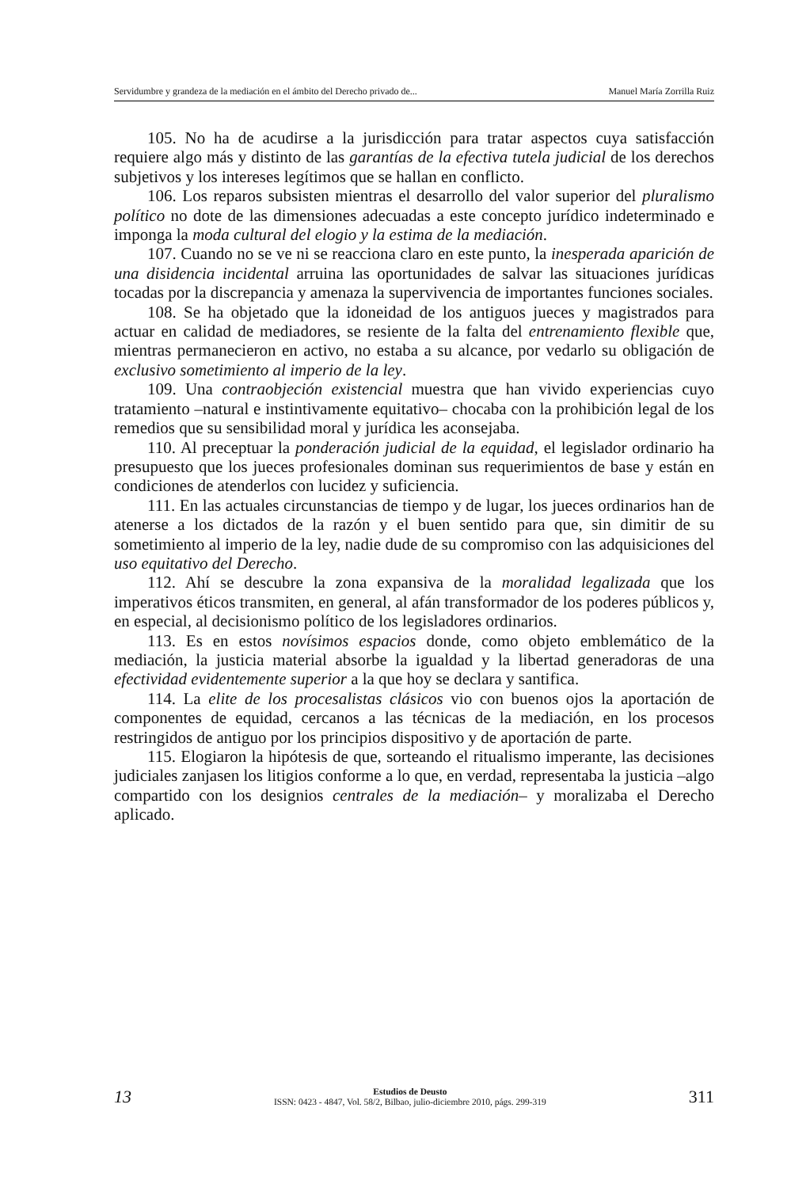Servidumbre y grandeza de la mediación en el ámbito del Derecho privado de... Manuel María Zorrilla Ruiz
105. No ha de acudirse a la jurisdicción para tratar aspectos cuya satisfacción requiere algo más y distinto de las garantías de la efectiva tutela judicial de los derechos subjetivos y los intereses legítimos que se hallan en conflicto.
106. Los reparos subsisten mientras el desarrollo del valor superior del pluralismo político no dote de las dimensiones adecuadas a este concepto jurídico indeterminado e imponga la moda cultural del elogio y la estima de la mediación.
107. Cuando no se ve ni se reacciona claro en este punto, la inesperada aparición de una disidencia incidental arruina las oportunidades de salvar las situaciones jurídicas tocadas por la discrepancia y amenaza la supervivencia de importantes funciones sociales.
108. Se ha objetado que la idoneidad de los antiguos jueces y magistrados para actuar en calidad de mediadores, se resiente de la falta del entrenamiento flexible que, mientras permanecieron en activo, no estaba a su alcance, por vedarlo su obligación de exclusivo sometimiento al imperio de la ley.
109. Una contraobjeción existencial muestra que han vivido experiencias cuyo tratamiento –natural e instintivamente equitativo– chocaba con la prohibición legal de los remedios que su sensibilidad moral y jurídica les aconsejaba.
110. Al preceptuar la ponderación judicial de la equidad, el legislador ordinario ha presupuesto que los jueces profesionales dominan sus requerimientos de base y están en condiciones de atenderlos con lucidez y suficiencia.
111. En las actuales circunstancias de tiempo y de lugar, los jueces ordinarios han de atenerse a los dictados de la razón y el buen sentido para que, sin dimitir de su sometimiento al imperio de la ley, nadie dude de su compromiso con las adquisiciones del uso equitativo del Derecho.
112. Ahí se descubre la zona expansiva de la moralidad legalizada que los imperativos éticos transmiten, en general, al afán transformador de los poderes públicos y, en especial, al decisionismo político de los legisladores ordinarios.
113. Es en estos novísimos espacios donde, como objeto emblemático de la mediación, la justicia material absorbe la igualdad y la libertad generadoras de una efectividad evidentemente superior a la que hoy se declara y santifica.
114. La elite de los procesalistas clásicos vio con buenos ojos la aportación de componentes de equidad, cercanos a las técnicas de la mediación, en los procesos restringidos de antiguo por los principios dispositivo y de aportación de parte.
115. Elogiaron la hipótesis de que, sorteando el ritualismo imperante, las decisiones judiciales zanjasen los litigios conforme a lo que, en verdad, representaba la justicia –algo compartido con los designios centrales de la mediación– y moralizaba el Derecho aplicado.
13
Estudios de Deusto
ISSN: 0423 - 4847, Vol. 58/2, Bilbao, julio-diciembre 2010, págs. 299-319
311